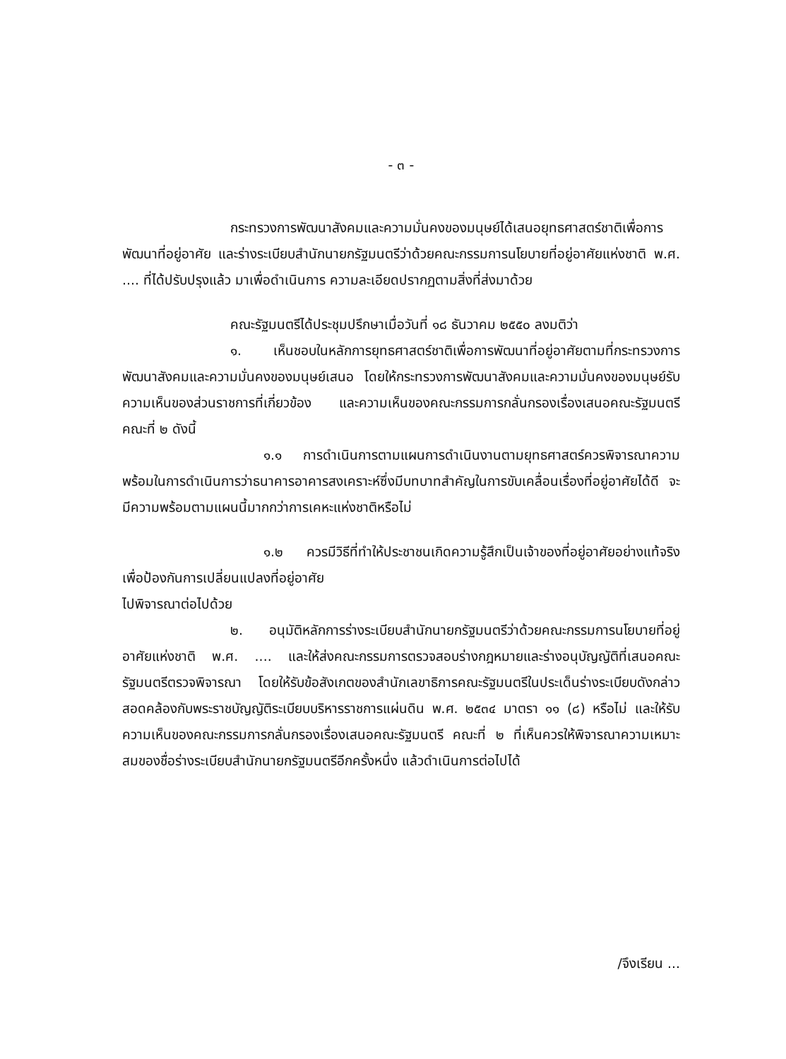- ๓ -
กระทรวงการพัฒนาสังคมและความมั่นคงของมนุษย์ได้เสนอยุทธศาสตร์ชาติเพื่อการพัฒนาที่อยู่อาศัย และร่างระเบียบสำนักนายกรัฐมนตรีว่าด้วยคณะกรรมการนโยบายที่อยู่อาศัยแห่งชาติ พ.ศ. .... ที่ได้ปรับปรุงแล้ว มาเพื่อดำเนินการ ความละเอียดปรากฏตามสิ่งที่ส่งมาด้วย
คณะรัฐมนตรีได้ประชุมปรึกษาเมื่อวันที่ ๑๘ ธันวาคม ๒๕๕๐ ลงมติว่า
๑. เห็นชอบในหลักการยุทธศาสตร์ชาติเพื่อการพัฒนาที่อยู่อาศัยตามที่กระทรวงการพัฒนาสังคมและความมั่นคงของมนุษย์เสนอ โดยให้กระทรวงการพัฒนาสังคมและความมั่นคงของมนุษย์รับความเห็นของส่วนราชการที่เกี่ยวข้อง และความเห็นของคณะกรรมการกลั่นกรองเรื่องเสนอคณะรัฐมนตรี คณะที่ ๒ ดังนี้
๑.๑ การดำเนินการตามแผนการดำเนินงานตามยุทธศาสตร์ควรพิจารณาความพร้อมในการดำเนินการว่าธนาคารอาคารสงเคราะห์ซึ่งมีบทบาทสำคัญในการขับเคลื่อนเรื่องที่อยู่อาศัยได้ดี จะมีความพร้อมตามแผนนี้มากกว่าการเคหะแห่งชาติหรือไม่
๑.๒ ควรมีวิธีที่ทำให้ประชาชนเกิดความรู้สึกเป็นเจ้าของที่อยู่อาศัยอย่างแท้จริง เพื่อป้องกันการเปลี่ยนแปลงที่อยู่อาศัย
ไปพิจารณาต่อไปด้วย
๒. อนุมัติหลักการร่างระเบียบสำนักนายกรัฐมนตรีว่าด้วยคณะกรรมการนโยบายที่อยู่อาศัยแห่งชาติ พ.ศ. .... และให้ส่งคณะกรรมการตรวจสอบร่างกฎหมายและร่างอนุบัญญัติที่เสนอคณะรัฐมนตรีตรวจพิจารณา โดยให้รับข้อสังเกตของสำนักเลขาธิการคณะรัฐมนตรีในประเด็นร่างระเบียบดังกล่าวสอดคล้องกับพระราชบัญญัติระเบียบบริหารราชการแผ่นดิน พ.ศ. ๒๕๓๔ มาตรา ๑๑ (๘) หรือไม่ และให้รับความเห็นของคณะกรรมการกลั่นกรองเรื่องเสนอคณะรัฐมนตรี คณะที่ ๒ ที่เห็นควรให้พิจารณาความเหมาะสมของชื่อร่างระเบียบสำนักนายกรัฐมนตรีอีกครั้งหนึ่ง แล้วดำเนินการต่อไปได้
/จึงเรียน ...